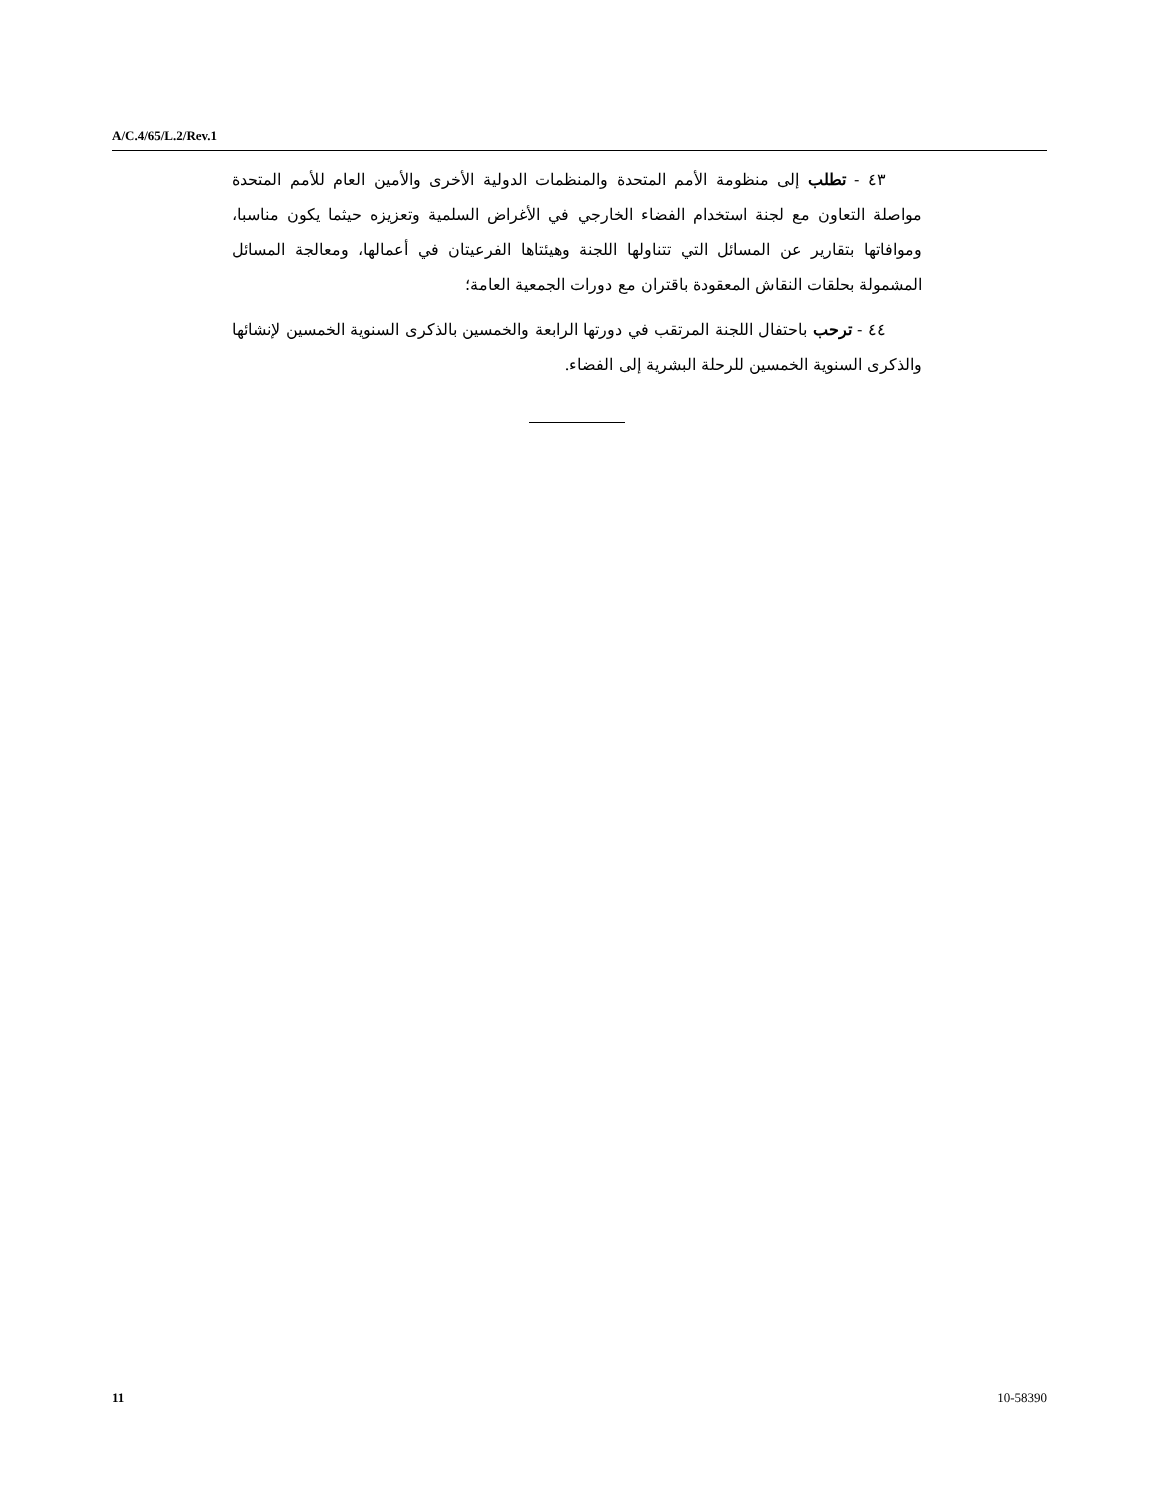A/C.4/65/L.2/Rev.1
٤٣ - تطلب إلى منظومة الأمم المتحدة والمنظمات الدولية الأخرى والأمين العام للأمم المتحدة مواصلة التعاون مع لجنة استخدام الفضاء الخارجي في الأغراض السلمية وتعزيزه حيثما يكون مناسبا، وموافاتها بتقارير عن المسائل التي تتناولها اللجنة وهيئتاها الفرعيتان في أعمالها، ومعالجة المسائل المشمولة بحلقات النقاش المعقودة باقتران مع دورات الجمعية العامة؛
٤٤ - ترحب باحتفال اللجنة المرتقب في دورتها الرابعة والخمسين بالذكرى السنوية الخمسين لإنشائها والذكرى السنوية الخمسين للرحلة البشرية إلى الفضاء.
11 10-58390